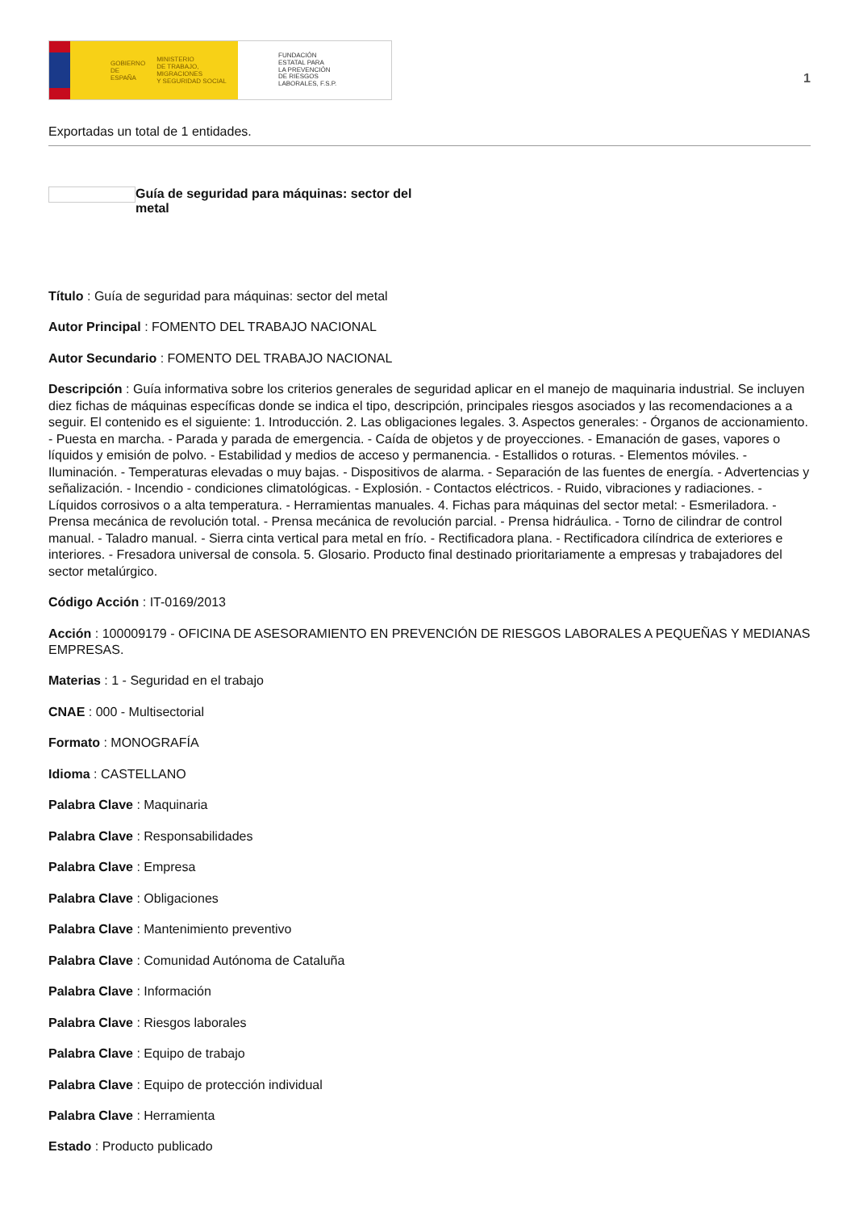GOBIERNO
DE ESPAÑA MINISTERIO
DE TRABAJO, MIGRACIONES
Y SEGURIDAD SOCIAL
FUNDACIÓN
ESTATAL PARA
LA PREVENCIÓN
DE RIESGOS
LABORALES, F.S.P.
1
Exportadas un total de 1 entidades.
Guía de seguridad para máquinas: sector del metal
Título : Guía de seguridad para máquinas: sector del metal
Autor Principal : FOMENTO DEL TRABAJO NACIONAL
Autor Secundario : FOMENTO DEL TRABAJO NACIONAL
Descripción : Guía informativa sobre los criterios generales de seguridad aplicar en el manejo de maquinaria industrial. Se incluyen diez fichas de máquinas específicas donde se indica el tipo, descripción, principales riesgos asociados y las recomendaciones a a seguir. El contenido es el siguiente: 1. Introducción. 2. Las obligaciones legales. 3. Aspectos generales: - Órganos de accionamiento. - Puesta en marcha. - Parada y parada de emergencia. - Caída de objetos y de proyecciones. - Emanación de gases, vapores o líquidos y emisión de polvo. - Estabilidad y medios de acceso y permanencia. - Estallidos o roturas. - Elementos móviles. - Iluminación. - Temperaturas elevadas o muy bajas. - Dispositivos de alarma. - Separación de las fuentes de energía. - Advertencias y señalización. - Incendio - condiciones climatológicas. - Explosión. - Contactos eléctricos. - Ruido, vibraciones y radiaciones. - Líquidos corrosivos o a alta temperatura. - Herramientas manuales. 4. Fichas para máquinas del sector metal: - Esmeriladora. - Prensa mecánica de revolución total. - Prensa mecánica de revolución parcial. - Prensa hidráulica. - Torno de cilindrar de control manual. - Taladro manual. - Sierra cinta vertical para metal en frío. - Rectificadora plana. - Rectificadora cilíndrica de exteriores e interiores. - Fresadora universal de consola. 5. Glosario. Producto final destinado prioritariamente a empresas y trabajadores del sector metalúrgico.
Código Acción : IT-0169/2013
Acción : 100009179 - OFICINA DE ASESORAMIENTO EN PREVENCIÓN DE RIESGOS LABORALES A PEQUEÑAS Y MEDIANAS EMPRESAS.
Materias : 1 - Seguridad en el trabajo
CNAE : 000 - Multisectorial
Formato : MONOGRAFÍA
Idioma : CASTELLANO
Palabra Clave : Maquinaria
Palabra Clave : Responsabilidades
Palabra Clave : Empresa
Palabra Clave : Obligaciones
Palabra Clave : Mantenimiento preventivo
Palabra Clave : Comunidad Autónoma de Cataluña
Palabra Clave : Información
Palabra Clave : Riesgos laborales
Palabra Clave : Equipo de trabajo
Palabra Clave : Equipo de protección individual
Palabra Clave : Herramienta
Estado : Producto publicado